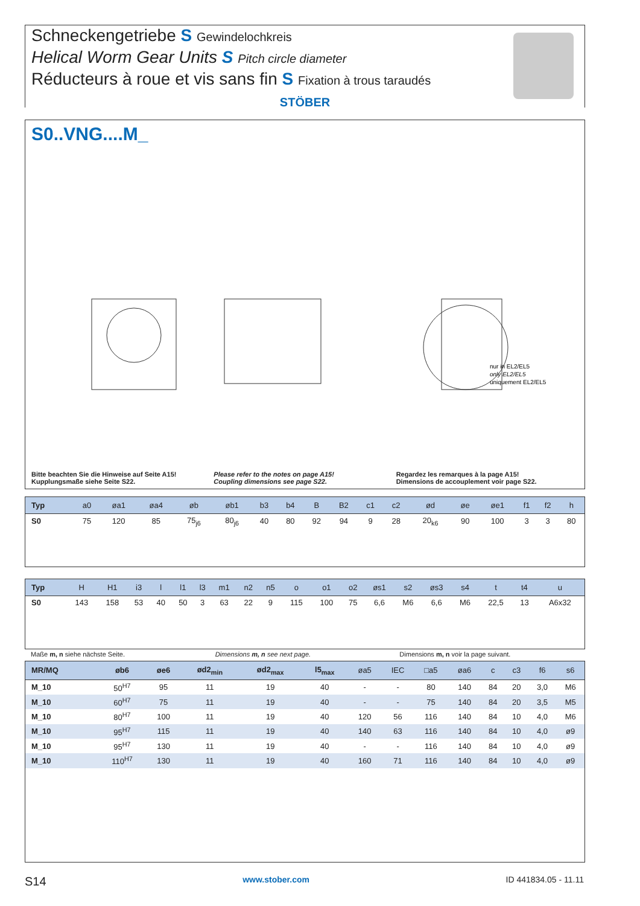Schneckengetriebe S Gewindelochkreis
Helical Worm Gear Units S Pitch circle diameter
Réducteurs à roue et vis sans fin S Fixation à trous taraudés
STÖBER
S0..VNG....M_
nur in EL2/EL5
only EL2/EL5
uniquement EL2/EL5
Bitte beachten Sie die Hinweise auf Seite A15!
Kupplungsmaße siehe Seite S22.
Please refer to the notes on page A15!
Coupling dimensions see page S22.
Regardez les remarques à la page A15!
Dimensions de accouplement voir page S22.
| Typ | a0 | øa1 | øa4 | øb | øb1 | b3 | b4 | B | B2 | c1 | c2 | ød | øe | øe1 | f1 | f2 | h |
| --- | --- | --- | --- | --- | --- | --- | --- | --- | --- | --- | --- | --- | --- | --- | --- | --- | --- |
| S0 | 75 | 120 | 85 | 75<sub>j6</sub> | 80<sub>j6</sub> | 40 | 80 | 92 | 94 | 9 | 28 | 20<sub>k6</sub> | 90 | 100 | 3 | 3 | 80 |
| Typ | H | H1 | i3 | l | l1 | l3 | m1 | n2 | n5 | o | o1 | o2 | øs1 | s2 | øs3 | s4 | t | t4 | u |
| --- | --- | --- | --- | --- | --- | --- | --- | --- | --- | --- | --- | --- | --- | --- | --- | --- | --- | --- | --- |
| S0 | 143 | 158 | 53 | 40 | 50 | 3 | 63 | 22 | 9 | 115 | 100 | 75 | 6,6 | M6 | 6,6 | M6 | 22,5 | 13 | A6x32 |
Maße m, n siehe nächste Seite. Dimensions m, n see next page. Dimensions m, n voir la page suivant.
| MR/MQ | øb6 | øe6 | ød2<sub>min</sub> | ød2<sub>max</sub> | l5<sub>max</sub> | øa5 | IEC | □a5 | øa6 | c | c3 | f6 | s6 |
| --- | --- | --- | --- | --- | --- | --- | --- | --- | --- | --- | --- | --- | --- |
| M_10 | 50<sup>H7</sup> | 95 | 11 | 19 | 40 | - | - | 80 | 140 | 84 | 20 | 3,0 | M6 |
| M_10 | 60<sup>H7</sup> | 75 | 11 | 19 | 40 | - | - | 75 | 140 | 84 | 20 | 3,5 | M5 |
| M_10 | 80<sup>H7</sup> | 100 | 11 | 19 | 40 | 120 | 56 | 116 | 140 | 84 | 10 | 4,0 | M6 |
| M_10 | 95<sup>H7</sup> | 115 | 11 | 19 | 40 | 140 | 63 | 116 | 140 | 84 | 10 | 4,0 | ø9 |
| M_10 | 95<sup>H7</sup> | 130 | 11 | 19 | 40 | - | - | 116 | 140 | 84 | 10 | 4,0 | ø9 |
| M_10 | 110<sup>H7</sup> | 130 | 11 | 19 | 40 | 160 | 71 | 116 | 140 | 84 | 10 | 4,0 | ø9 |
S14 www.stober.com ID 441834.05 - 11.11